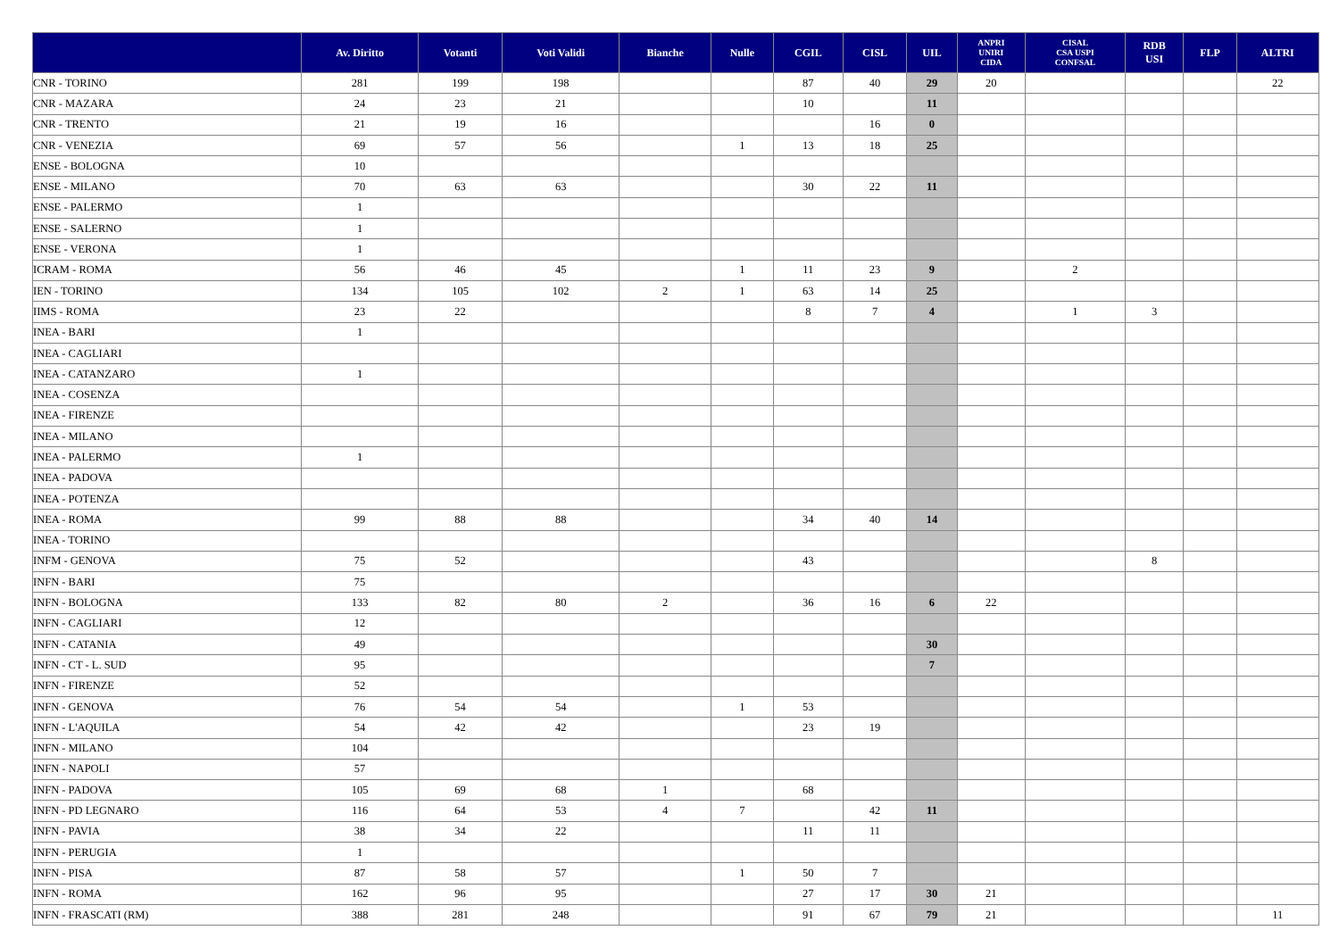| | Av. Diritto | Votanti | Voti Validi | Bianche | Nulle | CGIL | CISL | UIL | ANPRI UNIRI CIDA | CISAL CSA USPI CONFSAL | RDB USI | FLP | ALTRI |
| --- | --- | --- | --- | --- | --- | --- | --- | --- | --- | --- | --- | --- | --- |
| CNR - TORINO | 281 | 199 | 198 | | | 87 | 40 | 29 | 20 | | | | 22 |
| CNR - MAZARA | 24 | 23 | 21 | | | 10 | | 11 | | | | | |
| CNR - TRENTO | 21 | 19 | 16 | | | | 16 | 0 | | | | | |
| CNR - VENEZIA | 69 | 57 | 56 | | 1 | 13 | 18 | 25 | | | | | |
| ENSE - BOLOGNA | 10 | | | | | | | | | | | | |
| ENSE - MILANO | 70 | 63 | 63 | | | 30 | 22 | 11 | | | | | |
| ENSE - PALERMO | 1 | | | | | | | | | | | | |
| ENSE - SALERNO | 1 | | | | | | | | | | | | |
| ENSE - VERONA | 1 | | | | | | | | | | | | |
| ICRAM - ROMA | 56 | 46 | 45 | | 1 | 11 | 23 | 9 | | 2 | | | |
| IEN - TORINO | 134 | 105 | 102 | 2 | 1 | 63 | 14 | 25 | | | | | |
| IIMS - ROMA | 23 | 22 | | | | 8 | 7 | 4 | | 1 | 3 | | |
| INEA - BARI | 1 | | | | | | | | | | | | |
| INEA - CAGLIARI | | | | | | | | | | | | | |
| INEA - CATANZARO | 1 | | | | | | | | | | | | |
| INEA - COSENZA | | | | | | | | | | | | | |
| INEA - FIRENZE | | | | | | | | | | | | | |
| INEA - MILANO | | | | | | | | | | | | | |
| INEA - PALERMO | 1 | | | | | | | | | | | | |
| INEA - PADOVA | | | | | | | | | | | | | |
| INEA - POTENZA | | | | | | | | | | | | | |
| INEA - ROMA | 99 | 88 | 88 | | | 34 | 40 | 14 | | | | | |
| INEA - TORINO | | | | | | | | | | | | | |
| INFM - GENOVA | 75 | 52 | | | | 43 | | | | | 8 | | |
| INFN - BARI | 75 | | | | | | | | | | | | |
| INFN - BOLOGNA | 133 | 82 | 80 | 2 | | 36 | 16 | 6 | 22 | | | | |
| INFN - CAGLIARI | 12 | | | | | | | | | | | | |
| INFN - CATANIA | 49 | | | | | | | 30 | | | | | |
| INFN - CT - L. SUD | 95 | | | | | | | 7 | | | | | |
| INFN - FIRENZE | 52 | | | | | | | | | | | | |
| INFN - GENOVA | 76 | 54 | 54 | | 1 | 53 | | | | | | | |
| INFN - L'AQUILA | 54 | 42 | 42 | | | 23 | 19 | | | | | | |
| INFN - MILANO | 104 | | | | | | | | | | | | |
| INFN - NAPOLI | 57 | | | | | | | | | | | | |
| INFN - PADOVA | 105 | 69 | 68 | 1 | | 68 | | | | | | | |
| INFN - PD LEGNARO | 116 | 64 | 53 | 4 | 7 | | 42 | 11 | | | | | |
| INFN - PAVIA | 38 | 34 | 22 | | | 11 | 11 | | | | | | |
| INFN - PERUGIA | 1 | | | | | | | | | | | | |
| INFN - PISA | 87 | 58 | 57 | | 1 | 50 | 7 | | | | | | |
| INFN - ROMA | 162 | 96 | 95 | | | 27 | 17 | 30 | 21 | | | | |
| INFN - FRASCATI (RM) | 388 | 281 | 248 | | | 91 | 67 | 79 | 21 | | | | 11 |